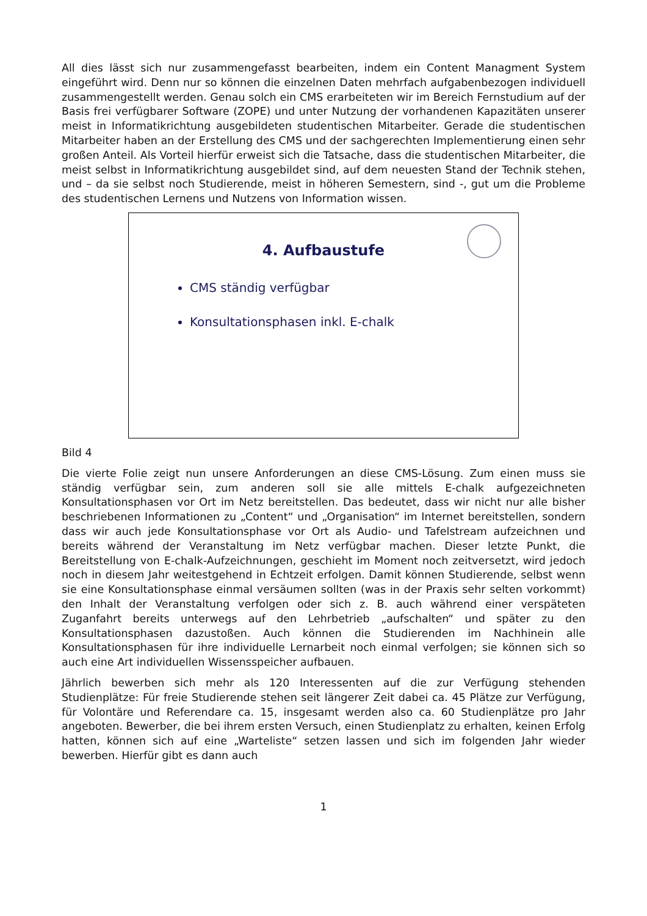All dies lässt sich nur zusammengefasst bearbeiten, indem ein Content Managment System eingeführt wird. Denn nur so können die einzelnen Daten mehrfach aufgabenbezogen individuell zusammengestellt werden. Genau solch ein CMS erarbeiteten wir im Bereich Fernstudium auf der Basis frei verfügbarer Software (ZOPE) und unter Nutzung der vorhandenen Kapazitäten unserer meist in Informatikrichtung ausgebildeten studentischen Mitarbeiter. Gerade die studentischen Mitarbeiter haben an der Erstellung des CMS und der sachgerechten Implementierung einen sehr großen Anteil. Als Vorteil hierfür erweist sich die Tatsache, dass die studentischen Mitarbeiter, die meist selbst in Informatikrichtung ausgebildet sind, auf dem neuesten Stand der Technik stehen, und – da sie selbst noch Studierende, meist in höheren Semestern, sind -, gut um die Probleme des studentischen Lernens und Nutzens von Information wissen.
4. Aufbaustufe
CMS ständig verfügbar
Konsultationsphasen inkl. E-chalk
Bild 4
Die vierte Folie zeigt nun unsere Anforderungen an diese CMS-Lösung. Zum einen muss sie ständig verfügbar sein, zum anderen soll sie alle mittels E-chalk aufgezeichneten Konsultationsphasen vor Ort im Netz bereitstellen. Das bedeutet, dass wir nicht nur alle bisher beschriebenen Informationen zu „Content“ und „Organisation“ im Internet bereitstellen, sondern dass wir auch jede Konsultationsphase vor Ort als Audio- und Tafelstream aufzeichnen und bereits während der Veranstaltung im Netz verfügbar machen. Dieser letzte Punkt, die Bereitstellung von E-chalk-Aufzeichnungen, geschieht im Moment noch zeitversetzt, wird jedoch noch in diesem Jahr weitestgehend in Echtzeit erfolgen. Damit können Studierende, selbst wenn sie eine Konsultationsphase einmal versäumen sollten (was in der Praxis sehr selten vorkommt) den Inhalt der Veranstaltung verfolgen oder sich z. B. auch während einer verspäteten Zuganfahrt bereits unterwegs auf den Lehrbetrieb „aufschalten“ und später zu den Konsultationsphasen dazustoßen. Auch können die Studierenden im Nachhinein alle Konsultationsphasen für ihre individuelle Lernarbeit noch einmal verfolgen; sie können sich so auch eine Art individuellen Wissensspeicher aufbauen.
Jährlich bewerben sich mehr als 120 Interessenten auf die zur Verfügung stehenden Studienplätze: Für freie Studierende stehen seit längerer Zeit dabei ca. 45 Plätze zur Verfügung, für Volontäre und Referendare ca. 15, insgesamt werden also ca. 60 Studienplätze pro Jahr angeboten. Bewerber, die bei ihrem ersten Versuch, einen Studienplatz zu erhalten, keinen Erfolg hatten, können sich auf eine „Warteliste“ setzen lassen und sich im folgenden Jahr wieder bewerben. Hierfür gibt es dann auch
1